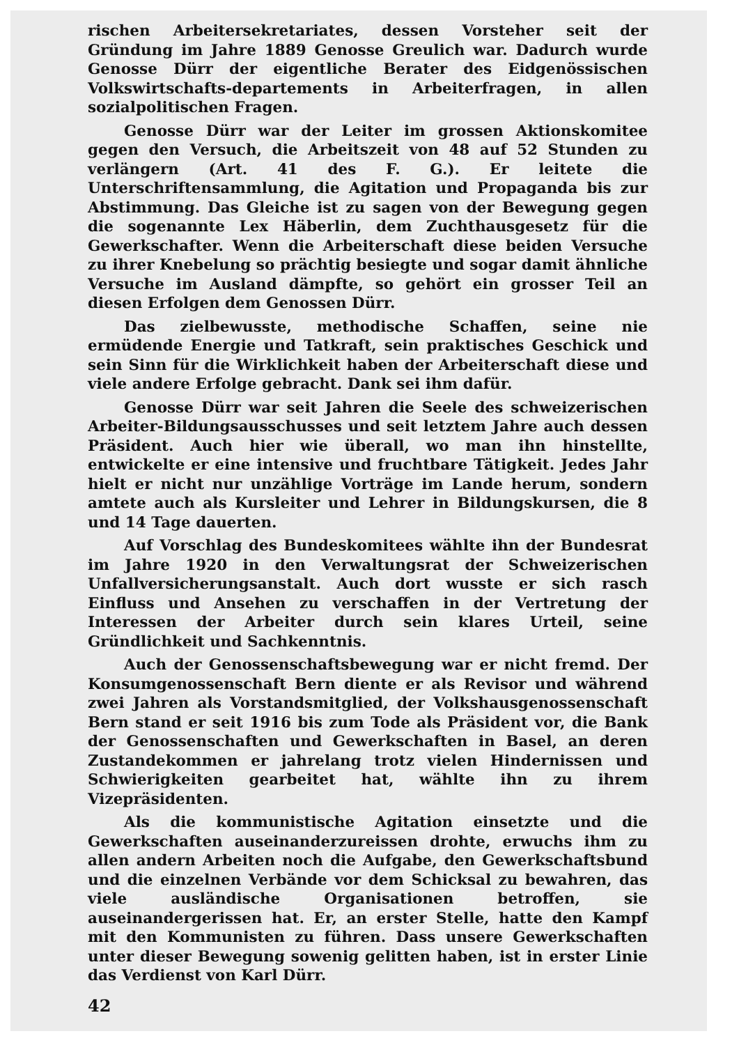rischen Arbeitersekretariates, dessen Vorsteher seit der Gründung im Jahre 1889 Genosse Greulich war. Dadurch wurde Genosse Dürr der eigentliche Berater des Eidgenössischen Volkswirtschafts-departements in Arbeiterfragen, in allen sozialpolitischen Fragen.
Genosse Dürr war der Leiter im grossen Aktionskomitee gegen den Versuch, die Arbeitszeit von 48 auf 52 Stunden zu verlängern (Art. 41 des F. G.). Er leitete die Unterschriftensammlung, die Agitation und Propaganda bis zur Abstimmung. Das Gleiche ist zu sagen von der Bewegung gegen die sogenannte Lex Häberlin, dem Zuchthausgesetz für die Gewerkschafter. Wenn die Arbeiterschaft diese beiden Versuche zu ihrer Knebelung so prächtig besiegte und sogar damit ähnliche Versuche im Ausland dämpfte, so gehört ein grosser Teil an diesen Erfolgen dem Genossen Dürr.
Das zielbewusste, methodische Schaffen, seine nie ermüdende Energie und Tatkraft, sein praktisches Geschick und sein Sinn für die Wirklichkeit haben der Arbeiterschaft diese und viele andere Erfolge gebracht. Dank sei ihm dafür.
Genosse Dürr war seit Jahren die Seele des schweizerischen Arbeiter-Bildungsausschusses und seit letztem Jahre auch dessen Präsident. Auch hier wie überall, wo man ihn hinstellte, entwickelte er eine intensive und fruchtbare Tätigkeit. Jedes Jahr hielt er nicht nur unzählige Vorträge im Lande herum, sondern amtete auch als Kursleiter und Lehrer in Bildungskursen, die 8 und 14 Tage dauerten.
Auf Vorschlag des Bundeskomitees wählte ihn der Bundesrat im Jahre 1920 in den Verwaltungsrat der Schweizerischen Unfallversicherungsanstalt. Auch dort wusste er sich rasch Einfluss und Ansehen zu verschaffen in der Vertretung der Interessen der Arbeiter durch sein klares Urteil, seine Gründlichkeit und Sachkenntnis.
Auch der Genossenschaftsbewegung war er nicht fremd. Der Konsumgenossenschaft Bern diente er als Revisor und während zwei Jahren als Vorstandsmitglied, der Volkshausgenossenschaft Bern stand er seit 1916 bis zum Tode als Präsident vor, die Bank der Genossenschaften und Gewerkschaften in Basel, an deren Zustandekommen er jahrelang trotz vielen Hindernissen und Schwierigkeiten gearbeitet hat, wählte ihn zu ihrem Vizepräsidenten.
Als die kommunistische Agitation einsetzte und die Gewerkschaften auseinanderzureissen drohte, erwuchs ihm zu allen andern Arbeiten noch die Aufgabe, den Gewerkschaftsbund und die einzelnen Verbände vor dem Schicksal zu bewahren, das viele ausländische Organisationen betroffen, sie auseinandergerissen hat. Er, an erster Stelle, hatte den Kampf mit den Kommunisten zu führen. Dass unsere Gewerkschaften unter dieser Bewegung sowenig gelitten haben, ist in erster Linie das Verdienst von Karl Dürr.
42